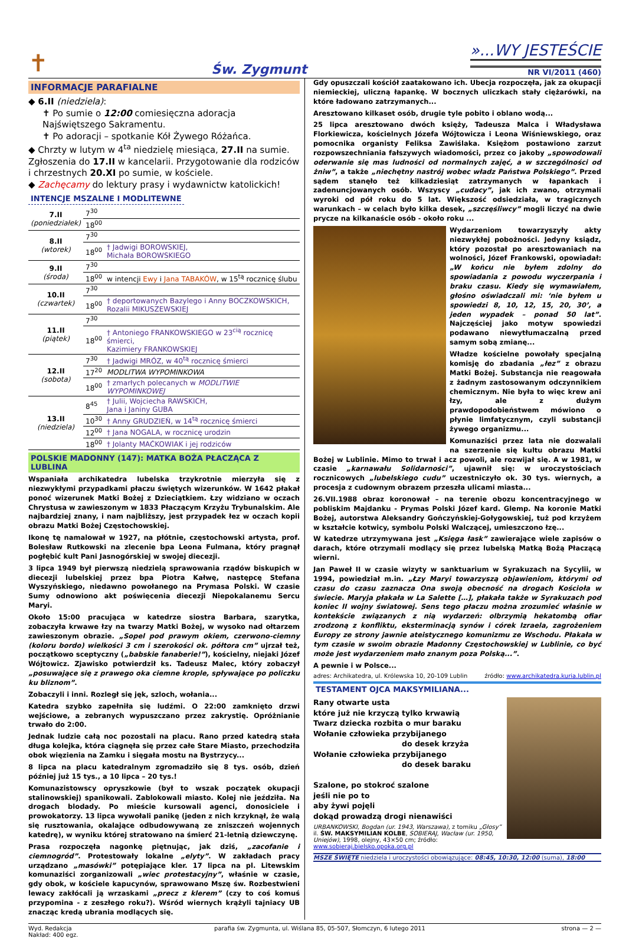✝
Św. Zygmunt
»...WY JESTEŚCIE
NR VI/2011 (460)
INFORMACJE PARAFIALNE
◆ 6.II (niedziela):
✝ Po sumie o 12:00 comiesięczna adoracja Najświętszego Sakramentu.
✝ Po adoracji – spotkanie Kół Żywego Różańca.
◆ Chrzty w lutym w 4<sup>ta</sup> niedzielę miesiąca, 27.II na sumie. Zgłoszenia do 17.II w kancelarii. Przygotowanie dla rodziców i chrzestnych 20.XI po sumie, w kościele.
◆ Zachęcamy do lektury prasy i wydawnictw katolickich!
INTENCJE MSZALNE I MODLITEWNE
| 7.II (poniedziałek) | 7<sup>30</sup> | |
| | 18<sup>00</sup> | |
| 8.II (wtorek) | 7<sup>30</sup> | |
| | 18<sup>00</sup> | † Jadwigi BOROWSKIEJ, Michała BOROWSKIEGO |
| 9.II (środa) | 7<sup>30</sup> | |
| | 18<sup>00</sup> | w intencji Ewy i Jana TABAKÓW , w 15<sup>tą</sup> rocznicę ślubu |
| 10.II (czwartek) | 7<sup>30</sup> | |
| | 18<sup>00</sup> | † deportowanych Bazylego i Anny BOCZKOWSKICH, Rozalii MIKUSZEWSKIEJ |
| 11.II (piątek) | 7<sup>30</sup> | |
| | 18<sup>00</sup> | † Antoniego FRANKOWSKIEGO w 23<sup>cią</sup> rocznicę śmierci, Kazimiery FRANKOWSKIEJ |
| 12.II (sobota) | 7<sup>30</sup> | † Jadwigi MRÓZ, w 40<sup>tą</sup> rocznicę śmierci |
| | 17<sup>20</sup> | MODLITWA WYPOMINKOWA |
| | 18<sup>00</sup> | † zmarłych polecanych w MODLITWIE WYPOMINKOWEJ |
| 13.II (niedziela) | 8<sup>45</sup> | † Julii, Wojciecha RAWSKICH, Jana i Janiny GUBA |
| | 10<sup>30</sup> | † Anny GRUDZIEŃ, w 14<sup>tą</sup> rocznicę śmierci |
| | 12<sup>00</sup> | † Jana NOGALA, w rocznicę urodzin |
| | 18<sup>00</sup> | † Jolanty MAĆKOWIAK i jej rodziców |
POLSKIE MADONNY (147): MATKA BOŻA PŁACZĄCA Z LUBLINA
Wspaniała archikatedra lubelska trzykrotnie mierzyła się z niezwykłymi przypadkami płaczu świętych wizerunków. W 1642 płakał ponoć wizerunek Matki Bożej z Dzieciątkiem. Łzy widziano w oczach Chrystusa w zawieszonym w 1833 Płaczącym Krzyżu Trybunalskim. Ale najbardziej znany, i nam najbliższy, jest przypadek łez w oczach kopii obrazu Matki Bożej Częstochowskiej.
Ikonę tę namalował w 1927, na płótnie, częstochowski artysta, prof. Bolesław Rutkowski na zlecenie bpa Leona Fulmana, który pragnął pogłębić kult Pani Jasnogórskiej w swojej diecezji.
3 lipca 1949 był pierwszą niedzielą sprawowania rządów biskupich w diecezji lubelskiej przez bpa Piotra Kałwę, następcę Stefana Wyszyńskiego, niedawno powołanego na Prymasa Polski. W czasie Sumy odnowiono akt poświęcenia diecezji Niepokalanemu Sercu Maryi.
Około 15:00 pracująca w katedrze siostra Barbara, szarytka, zobaczyła krwawe łzy na twarzy Matki Bożej, w wysoko nad ołtarzem zawieszonym obrazie. „Sopel pod prawym okiem, czerwono-ciemny (koloru bordo) wielkości 3 cm i szerokości ok. półtora cm” ujrzał też, początkowo sceptyczny („babskie fanaberie!”), kościelny, niejaki Józef Wójtowicz. Zjawisko potwierdził ks. Tadeusz Malec, który zobaczył „posuwające się z prawego oka ciemne krople, spływające po policzku ku bliznom”.
Zobaczyli i inni. Rozległ się jęk, szloch, wołania...
Katedra szybko zapełniła się ludźmi. O 22:00 zamknięto drzwi wejściowe, a zebranych wypuszczano przez zakrystię. Opróżnianie trwało do 2:00.
Jednak ludzie całą noc pozostali na placu. Rano przed katedrą stała długa kolejka, która ciągnęła się przez całe Stare Miasto, przechodziła obok więzienia na Zamku i sięgała mostu na Bystrzycy...
8 lipca na placu katedralnym zgromadziło się 8 tys. osób, dzień później już 15 tys., a 10 lipca – 20 tys.!
Komunazistowscy opryszkowie (był to wszak początek okupacji stalinowskiej) spanikowali. Zablokowali miasto. Kolej nie jeździła. Na drogach blodady. Po mieście kursowali agenci, donosiciele i prowokatorzy. 13 lipca wywołali panikę (jeden z nich krzyknął, że walą się rusztowania, okalające odbudowywaną ze zniszczeń wojennych katedrę), w wyniku której stratowano na śmierć 21-letnią dziewczynę.
Prasa rozpoczęła nagonkę piętnując, jak dziś, „zacofanie i ciemnogród”. Protestowały lokalne „elyty”. W zakładach pracy urządzano „masówki” potępiające kler. 17 lipca na pl. Litewskim komunaziści zorganizowali „wiec protestacyjny”, właśnie w czasie, gdy obok, w kościele kapucynów, sprawowano Mszę św. Rozbestwieni lewacy zakłócali ją wrzaskami „precz z klerem” (czy to coś komuś przypomina - z zeszłego roku?). Wśród wiernych krążyli tajniacy UB znacząc kredą ubrania modlących się.
Gdy opuszczali kościół zaatakowano ich. Ubecja rozpoczęła, jak za okupacji niemieckiej, uliczną łapankę. W bocznych uliczkach stały ciężarówki, na które ładowano zatrzymanych...
Aresztowano kilkaset osób, drugie tyle pobito i oblano wodą...
25 lipca aresztowano dwóch księży, Tadeusza Malca i Władysława Florkiewicza, kościelnych Józefa Wójtowicza i Leona Wiśniewskiego, oraz pomocnika organisty Feliksa Zawiślaka. Księżom postawiono zarzut rozpowszechniania fałszywych wiadomości, przez co jakoby „spowodowali oderwanie się mas ludności od normalnych zajęć, a w szczególności od żniw”, a także „niechętny nastrój wobec władz Państwa Polskiego”. Przed sądem stanęło też kilkadziesiąt zatrzymanych w łapankach i zadenuncjowanych osób. Wszyscy „cudacy”, jak ich zwano, otrzymali wyroki od pół roku do 5 lat. Większość odsiedziała, w tragicznych warunkach – w celach było kilka desek, „szczęśliwcy” mogli liczyć na dwie prycze na kilkanaście osób - około roku ...
Wydarzeniom towarzyszyły akty niezwykłej pobożności. Jedyny ksiądz, który pozostał po aresztowaniach na wolności, Józef Frankowski, opowiadał: „W końcu nie byłem zdolny do spowiadania z powodu wyczerpania i braku czasu. Kiedy się wymawiałem, głośno oświadczali mi: ‘nie byłem u spowiedzi 8, 10, 12, 15, 20, 30’, a jeden wypadek – ponad 50 lat”. Najczęściej jako motyw spowiedzi podawano niewytłumaczalną przed samym sobą zmianę...
Władze kościelne powołały specjalną komisję do zbadania „łez” z obrazu Matki Bożej. Substancja nie reagowała z żadnym zastosowanym odczynnikiem chemicznym. Nie była to więc krew ani łzy, ale z dużym prawdopodobieństwem mówiono o płynie limfatycznym, czyli substancji żywego organizmu...
Komunaziści przez lata nie dozwalali na szerzenie się kultu obrazu Matki Bożej w Lublinie. Mimo to trwał i acz powoli, ale rozwijał się. A w 1981, w czasie „karnawału Solidarności”, ujawnił się: w uroczystościach rocznicowych „lubelskiego cudu” uczestniczyło ok. 30 tys. wiernych, a procesja z cudownym obrazem przeszła ulicami miasta...
26.VII.1988 obraz koronował – na terenie obozu koncentracyjnego w pobliskim Majdanku - Prymas Polski Józef kard. Glemp. Na koronie Matki Bożej, autorstwa Aleksandry Gończyńskiej-Gołygowskiej, tuż pod krzyżem w kształcie kotwicy, symbolu Polski Walczącej, umieszczono łzę...
W katedrze utrzymywana jest „Księga łask” zawierające wiele zapisów o darach, które otrzymali modlący się przez lubelską Matką Bożą Płaczącą wierni.
Jan Paweł II w czasie wizyty w sanktuarium w Syrakuzach na Sycylii, w 1994, powiedział m.in. „Łzy Maryi towarzyszą objawieniom, którymi od czasu do czasu zaznacza Ona swoją obecność na drogach Kościoła w świecie. Maryja płakała w La Salette […], płakała także w Syrakuzach pod koniec II wojny światowej. Sens tego płaczu można zrozumieć właśnie w kontekście związanych z nią wydarzeń: olbrzymią hekatombą ofiar zrodzoną z konfliktu, eksterminacją synów i córek Izraela, zagrożeniem Europy ze strony jawnie ateistycznego komunizmu ze Wschodu. Płakała w tym czasie w swoim obrazie Madonny Częstochowskiej w Lublinie, co być może jest wydarzeniem mało znanym poza Polską...”.
A pewnie i w Polsce...
adres: Archikatedra, ul. Królewska 10, 20-109 Lublin źródło: www.archikatedra.kuria.lublin.pl
TESTAMENT OJCA MAKSYMILIANA...
Rany otwarte usta
które już nie krzyczą tylko krwawią
Twarz dziecka rozbita o mur baraku
Wołanie człowieka przybijanego
do desek krzyża
Wołanie człowieka przybijanego
do desek baraku
Szalone, po stokroć szalone
jeśli nie po to
aby żywi pojęli
dokąd prowadzą drogi nienawiści
URBANKOWSKI, Bogdan (ur. 1943, Warszawa), z tomiku „Głosy”
il. ŚW. MAKSYMILIAN KOLBE, SOBIERAJ, Wacław (ur. 1950, Uniejów), 1998, olejny, 43×50 cm; źródło: www.sobieraj.bielsko.opoka.org.pl
MSZE ŚWIĘTE niedziela i uroczystości obowiązujące: 08:45, 10:30, 12:00 (suma), 18:00
Wyd. Redakcja
Nakład: 400 egz. parafia św. Zygmunta, ul. Wiślana 85, 05-507, Słomczyn, 6 lutego 2011 strona — 2 —